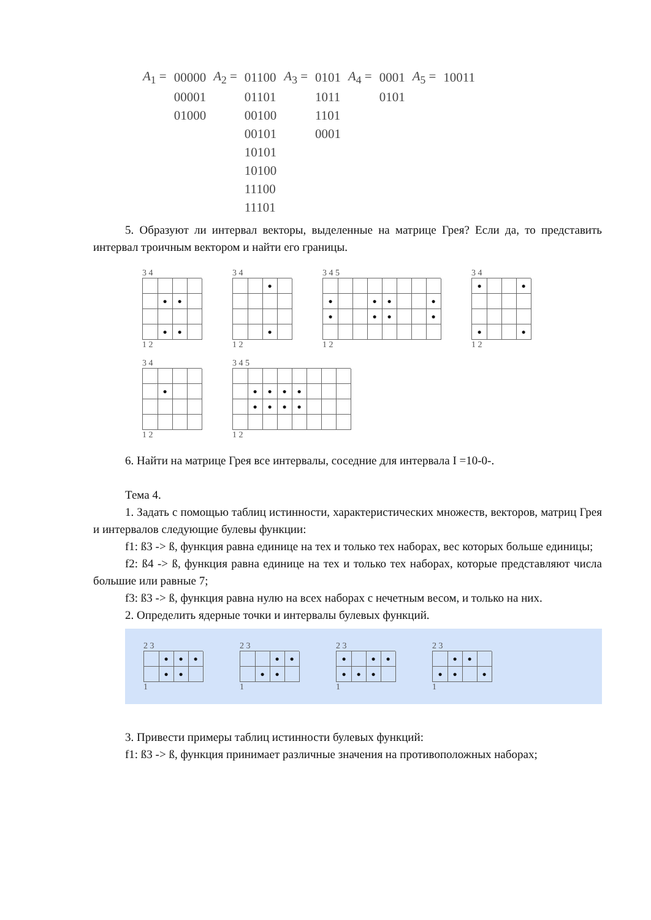| A<sub>1</sub> = | 00000 | A<sub>2</sub> = | 01100 | A<sub>3</sub> = | 0101 | A<sub>4</sub> = | 0001 | A<sub>5</sub> = | 10011 |
| | 00001 | | 01101 | | 1011 | | 0101 | | |
| | 01000 | | 00100 | | 1101 | | | | |
| | | | 00101 | | 0001 | | | | |
| | | | 10101 | | | | | | |
| | | | 10100 | | | | | | |
| | | | 11100 | | | | | | |
| | | | 11101 | | | | | | |
5. Образуют ли интервал векторы, выделенные на матрице Грея? Если да, то представить интервал троичным вектором и найти его границы.
3 4
●
●
●
●
1 2
3 4
●
●
1 2
3 4 5
●
●
●
●
●
●
●
●
1 2
3 4
●
●
●
●
1 2
3 4
●
1 2
3 4 5
●
●
●
●
●
●
●
●
1 2
6. Найти на матрице Грея все интервалы, соседние для интервала I =10-0-.
Тема 4.
1. Задать с помощью таблиц истинности, характеристических множеств, векторов, матриц Грея и интервалов следующие булевы функции:
f1: ß3 -> ß, функция равна единице на тех и только тех наборах, вес которых больше единицы;
f2: ß4 -> ß, функция равна единице на тех и только тех наборах, которые представляют числа большие или равные 7;
f3: ß3 -> ß, функция равна нулю на всех наборах с нечетным весом, и только на них.
2. Определить ядерные точки и интервалы булевых функций.
2 3
●
●
●
●
●
1
2 3
●
●
●
●
1
2 3
●
●
●
●
●
●
1
2 3
●
●
●
●
●
1
3. Привести примеры таблиц истинности булевых функций:
f1: ß3 -> ß, функция принимает различные значения на противоположных наборах;